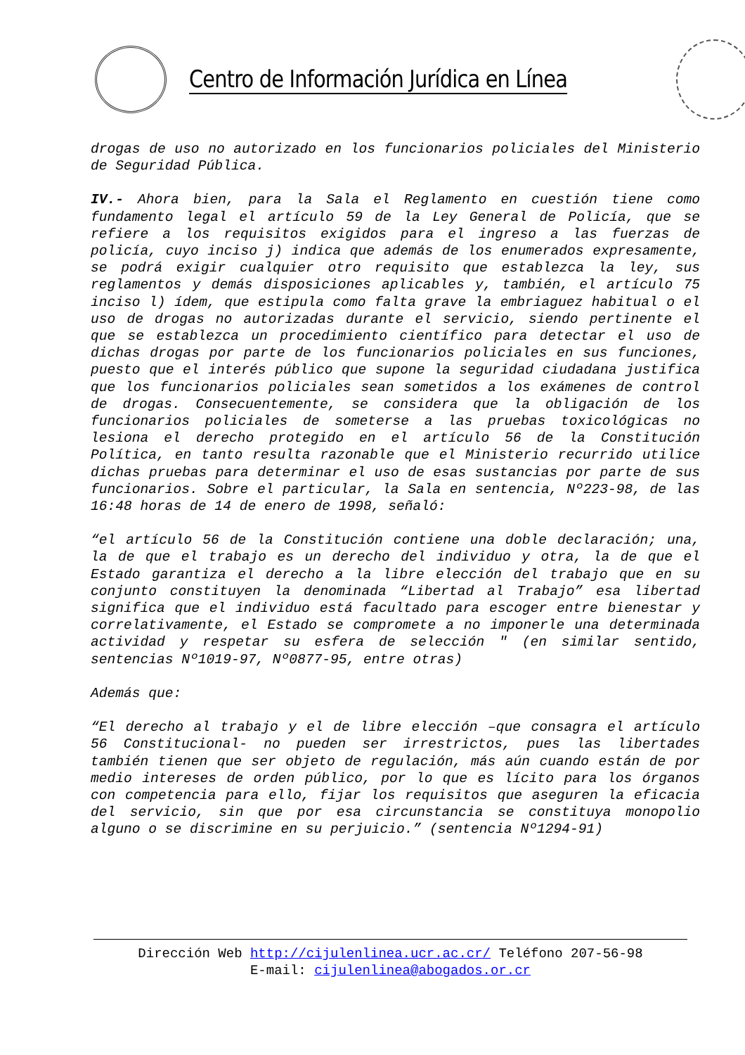Centro de Información Jurídica en Línea
drogas de uso no autorizado en los funcionarios policiales del Ministerio de Seguridad Pública.
IV.- Ahora bien, para la Sala el Reglamento en cuestión tiene como fundamento legal el artículo 59 de la Ley General de Policía, que se refiere a los requisitos exigidos para el ingreso a las fuerzas de policía, cuyo inciso j) indica que además de los enumerados expresamente, se podrá exigir cualquier otro requisito que establezca la ley, sus reglamentos y demás disposiciones aplicables y, también, el artículo 75 inciso l) ídem, que estipula como falta grave la embriaguez habitual o el uso de drogas no autorizadas durante el servicio, siendo pertinente el que se establezca un procedimiento científico para detectar el uso de dichas drogas por parte de los funcionarios policiales en sus funciones, puesto que el interés público que supone la seguridad ciudadana justifica que los funcionarios policiales sean sometidos a los exámenes de control de drogas. Consecuentemente, se considera que la obligación de los funcionarios policiales de someterse a las pruebas toxicológicas no lesiona el derecho protegido en el artículo 56 de la Constitución Política, en tanto resulta razonable que el Ministerio recurrido utilice dichas pruebas para determinar el uso de esas sustancias por parte de sus funcionarios. Sobre el particular, la Sala en sentencia, Nº223-98, de las 16:48 horas de 14 de enero de 1998, señaló:
“el artículo 56 de la Constitución contiene una doble declaración; una, la de que el trabajo es un derecho del individuo y otra, la de que el Estado garantiza el derecho a la libre elección del trabajo que en su conjunto constituyen la denominada “Libertad al Trabajo” esa libertad significa que el individuo está facultado para escoger entre bienestar y correlativamente, el Estado se compromete a no imponerle una determinada actividad y respetar su esfera de selección " (en similar sentido, sentencias Nº1019-97, Nº0877-95, entre otras)
Además que:
“El derecho al trabajo y el de libre elección –que consagra el artículo 56 Constitucional- no pueden ser irrestrictos, pues las libertades también tienen que ser objeto de regulación, más aún cuando están de por medio intereses de orden público, por lo que es lícito para los órganos con competencia para ello, fijar los requisitos que aseguren la eficacia del servicio, sin que por esa circunstancia se constituya monopolio alguno o se discrimine en su perjuicio.” (sentencia Nº1294-91)
Dirección Web http://cijulenlinea.ucr.ac.cr/ Teléfono 207-56-98
E-mail: cijulenlinea@abogados.or.cr